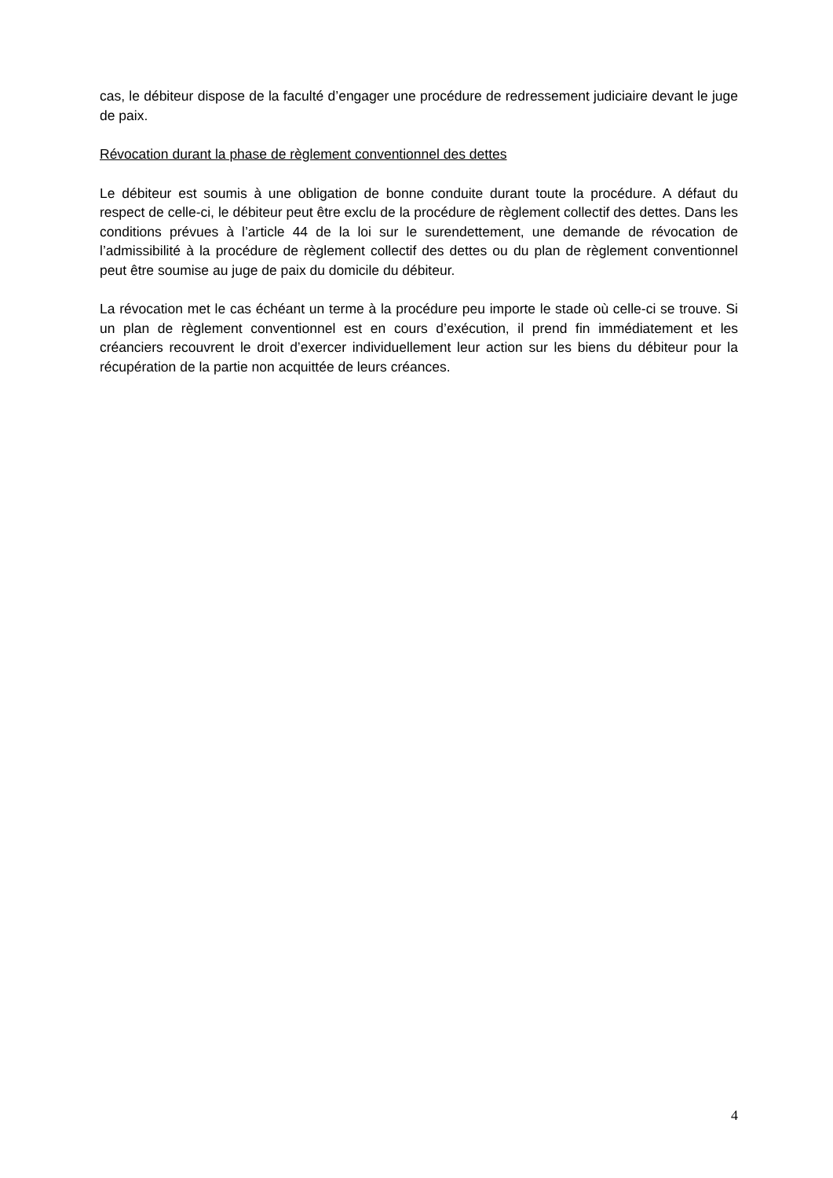cas, le débiteur dispose de la faculté d’engager une procédure de redressement judiciaire devant le juge de paix.
Révocation durant la phase de règlement conventionnel des dettes
Le débiteur est soumis à une obligation de bonne conduite durant toute la procédure. A défaut du respect de celle-ci, le débiteur peut être exclu de la procédure de règlement collectif des dettes. Dans les conditions prévues à l’article 44 de la loi sur le surendettement, une demande de révocation de l’admissibilité à la procédure de règlement collectif des dettes ou du plan de règlement conventionnel peut être soumise au juge de paix du domicile du débiteur.
La révocation met le cas échéant un terme à la procédure peu importe le stade où celle-ci se trouve. Si un plan de règlement conventionnel est en cours d’exécution, il prend fin immédiatement et les créanciers recouvrent le droit d’exercer individuellement leur action sur les biens du débiteur pour la récupération de la partie non acquittée de leurs créances.
4